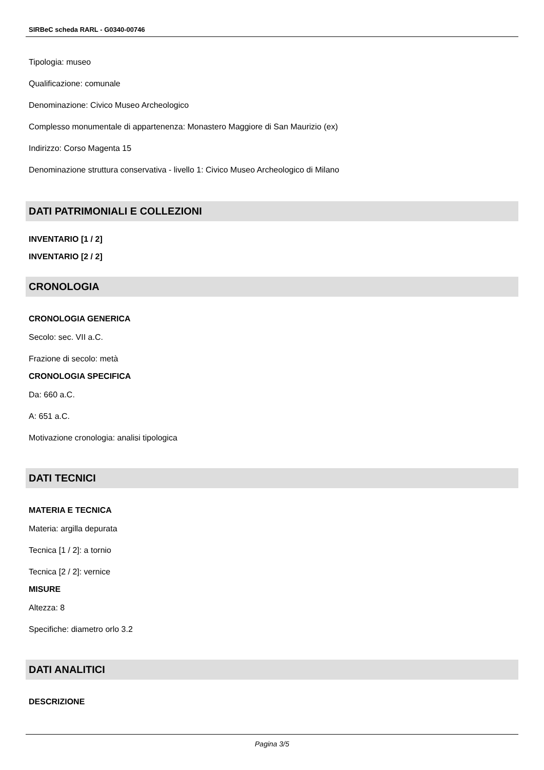SIRBeC scheda RARL - G0340-00746
Tipologia: museo
Qualificazione: comunale
Denominazione: Civico Museo Archeologico
Complesso monumentale di appartenenza: Monastero Maggiore di San Maurizio (ex)
Indirizzo: Corso Magenta 15
Denominazione struttura conservativa - livello 1: Civico Museo Archeologico di Milano
DATI PATRIMONIALI E COLLEZIONI
INVENTARIO [1 / 2]
INVENTARIO [2 / 2]
CRONOLOGIA
CRONOLOGIA GENERICA
Secolo: sec. VII a.C.
Frazione di secolo: metà
CRONOLOGIA SPECIFICA
Da: 660 a.C.
A: 651 a.C.
Motivazione cronologia: analisi tipologica
DATI TECNICI
MATERIA E TECNICA
Materia: argilla depurata
Tecnica [1 / 2]: a tornio
Tecnica [2 / 2]: vernice
MISURE
Altezza: 8
Specifiche: diametro orlo 3.2
DATI ANALITICI
DESCRIZIONE
Pagina 3/5